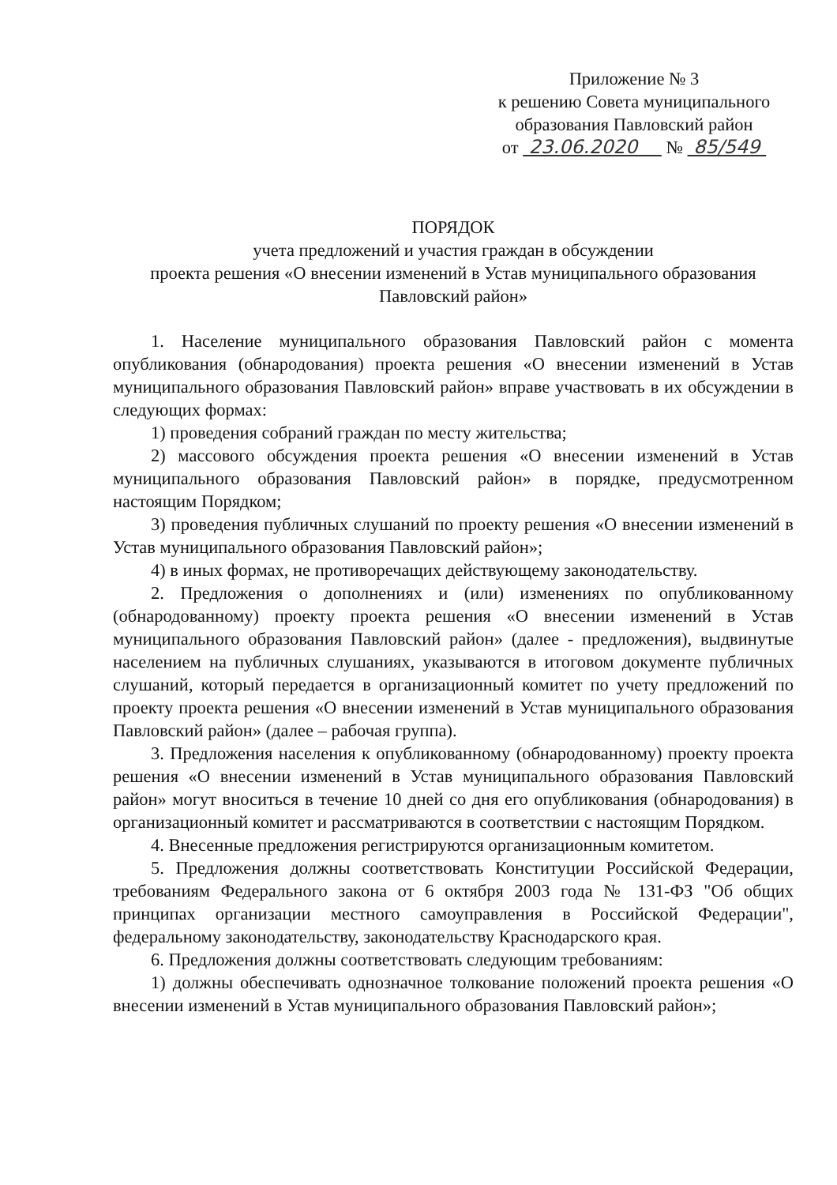Приложение № 3
к решению Совета муниципального
образования Павловский район
от 23.06.2020 № 85/549
ПОРЯДОК
учета предложений и участия граждан в обсуждении
проекта решения «О внесении изменений в Устав муниципального образования Павловский район»
1. Население муниципального образования Павловский район с момента опубликования (обнародования) проекта решения «О внесении изменений в Устав муниципального образования Павловский район» вправе участвовать в их обсуждении в следующих формах:
1) проведения собраний граждан по месту жительства;
2) массового обсуждения проекта решения «О внесении изменений в Устав муниципального образования Павловский район» в порядке, предусмотренном настоящим Порядком;
3) проведения публичных слушаний по проекту решения «О внесении изменений в Устав муниципального образования Павловский район»;
4) в иных формах, не противоречащих действующему законодательству.
2. Предложения о дополнениях и (или) изменениях по опубликованному (обнародованному) проекту проекта решения «О внесении изменений в Устав муниципального образования Павловский район» (далее - предложения), выдвинутые населением на публичных слушаниях, указываются в итоговом документе публичных слушаний, который передается в организационный комитет по учету предложений по проекту проекта решения «О внесении изменений в Устав муниципального образования Павловский район» (далее – рабочая группа).
3. Предложения населения к опубликованному (обнародованному) проекту проекта решения «О внесении изменений в Устав муниципального образования Павловский район» могут вноситься в течение 10 дней со дня его опубликования (обнародования) в организационный комитет и рассматриваются в соответствии с настоящим Порядком.
4. Внесенные предложения регистрируются организационным комитетом.
5. Предложения должны соответствовать Конституции Российской Федерации, требованиям Федерального закона от 6 октября 2003 года № 131-ФЗ "Об общих принципах организации местного самоуправления в Российской Федерации", федеральному законодательству, законодательству Краснодарского края.
6. Предложения должны соответствовать следующим требованиям:
1) должны обеспечивать однозначное толкование положений проекта решения «О внесении изменений в Устав муниципального образования Павловский район»;